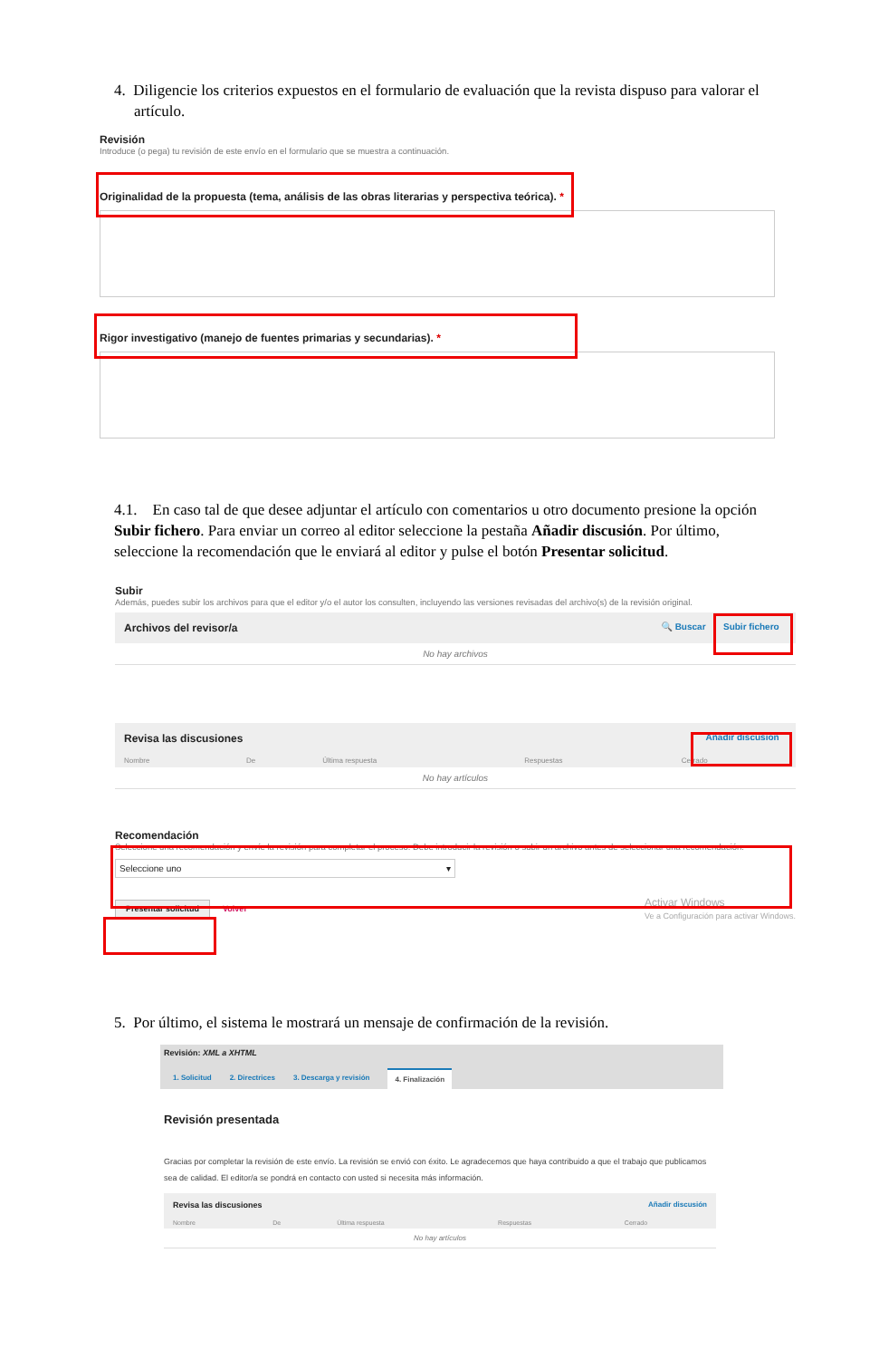4. Diligencie los criterios expuestos en el formulario de evaluación que la revista dispuso para valorar el artículo.
Revisión
Introduce (o pega) tu revisión de este envío en el formulario que se muestra a continuación.
Originalidad de la propuesta (tema, análisis de las obras literarias y perspectiva teórica). *
Rigor investigativo (manejo de fuentes primarias y secundarias). *
4.1. En caso tal de que desee adjuntar el artículo con comentarios u otro documento presione la opción Subir fichero. Para enviar un correo al editor seleccione la pestaña Añadir discusión. Por último, seleccione la recomendación que le enviará al editor y pulse el botón Presentar solicitud.
Subir
Además, puedes subir los archivos para que el editor y/o el autor los consulten, incluyendo las versiones revisadas del archivo(s) de la revisión original.
Archivos del revisor/a 🔍 Buscar Subir fichero
No hay archivos
Revisa las discusiones Añadir discusión
| Nombre | De | Última respuesta | Respuestas | Cerrado |
| --- | --- | --- | --- | --- |
No hay artículos
Recomendación
Seleccione una recomendación y envíe la revisión para completar el proceso. Debe introducir la revisión o subir un archivo antes de seleccionar una recomendación.
Seleccione uno ▾
Presentar solicitud Volver Activar Windows
Ve a Configuración para activar Windows.
5. Por último, el sistema le mostrará un mensaje de confirmación de la revisión.
Revisión: XML a XHTML
1. Solicitud 2. Directrices 3. Descarga y revisión 4. Finalización
Revisión presentada
Gracias por completar la revisión de este envío. La revisión se envió con éxito. Le agradecemos que haya contribuido a que el trabajo que publicamos sea de calidad. El editor/a se pondrá en contacto con usted si necesita más información.
Revisa las discusiones Añadir discusión
| Nombre | De | Última respuesta | Respuestas | Cerrado |
| --- | --- | --- | --- | --- |
No hay artículos